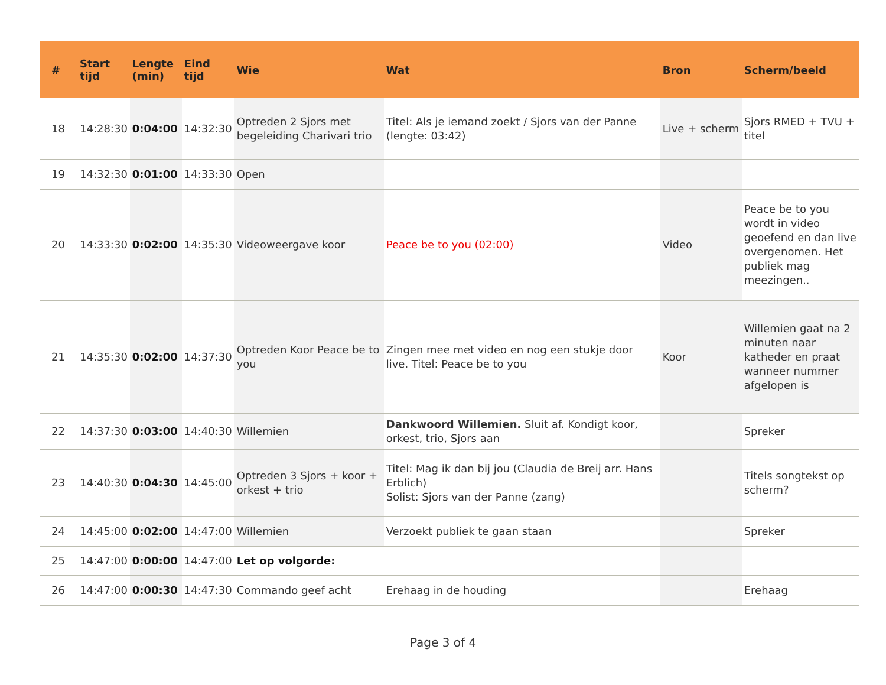| # | Start tijd | Lengte (min) | Eind tijd | Wie | Wat | Bron | Scherm/beeld |
| --- | --- | --- | --- | --- | --- | --- | --- |
| 18 | 14:28:30 | 0:04:00 | 14:32:30 | Optreden 2 Sjors met begeleiding Charivari trio | Titel: Als je iemand zoekt / Sjors van der Panne (lengte: 03:42) | Live + scherm | Sjors RMED + TVU + titel |
| 19 | 14:32:30 | 0:01:00 | 14:33:30 | Open | | | |
| 20 | 14:33:30 | 0:02:00 | 14:35:30 | Videoweergave koor | Peace be to you (02:00) | Video | Peace be to you wordt in video geoefend en dan live overgenomen. Het publiek mag meezingen.. |
| 21 | 14:35:30 | 0:02:00 | 14:37:30 | Optreden Koor Peace be to you | Zingen mee met video en nog een stukje door live. Titel: Peace be to you | Koor | Willemien gaat na 2 minuten naar katheder en praat wanneer nummer afgelopen is |
| 22 | 14:37:30 | 0:03:00 | 14:40:30 | Willemien | Dankwoord Willemien. Sluit af. Kondigt koor, orkest, trio, Sjors aan | | Spreker |
| 23 | 14:40:30 | 0:04:30 | 14:45:00 | Optreden 3 Sjors + koor + orkest + trio | Titel: Mag ik dan bij jou (Claudia de Breij arr. Hans Erblich) Solist: Sjors van der Panne (zang) | | Titels songtekst op scherm? |
| 24 | 14:45:00 | 0:02:00 | 14:47:00 | Willemien | Verzoekt publiek te gaan staan | | Spreker |
| 25 | 14:47:00 | 0:00:00 | 14:47:00 | Let op volgorde: | | | |
| 26 | 14:47:00 | 0:00:30 | 14:47:30 | Commando geef acht | Erehaag in de houding | | Erehaag |
Page 3 of 4